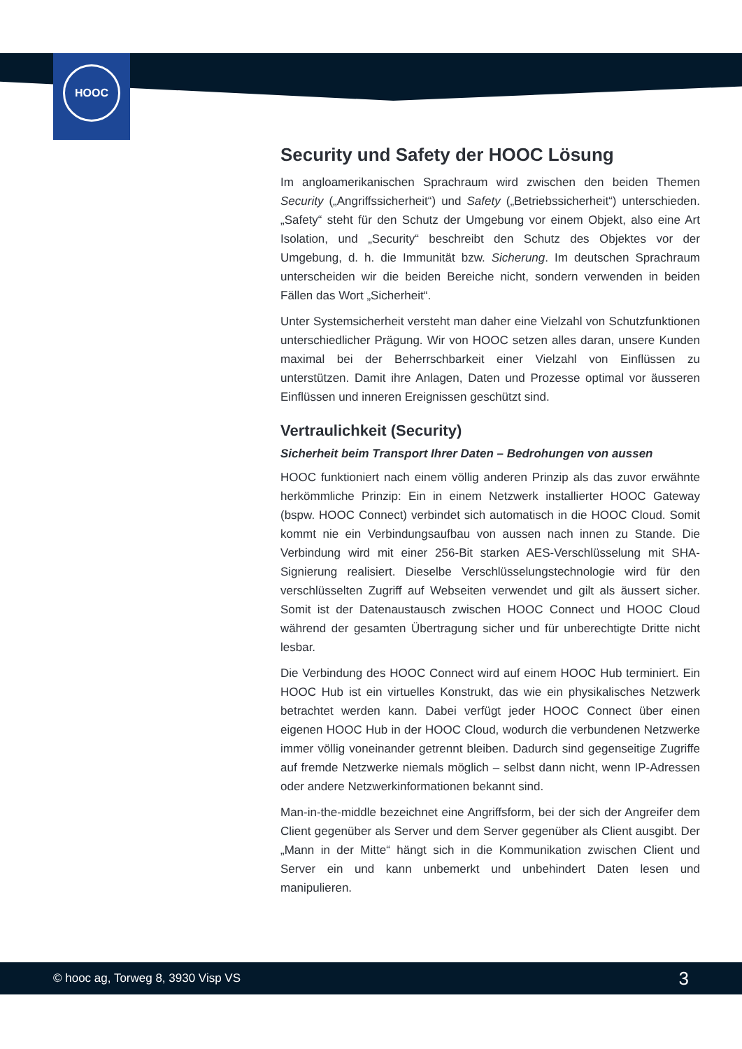HOOC
Security und Safety der HOOC Lösung
Im angloamerikanischen Sprachraum wird zwischen den beiden Themen Security („Angriffssicherheit“) und Safety („Betriebssicherheit“) unterschieden. „Safety“ steht für den Schutz der Umgebung vor einem Objekt, also eine Art Isolation, und „Security“ beschreibt den Schutz des Objektes vor der Umgebung, d. h. die Immunität bzw. Sicherung. Im deutschen Sprachraum unterscheiden wir die beiden Bereiche nicht, sondern verwenden in beiden Fällen das Wort „Sicherheit“.
Unter Systemsicherheit versteht man daher eine Vielzahl von Schutzfunktionen unterschiedlicher Prägung. Wir von HOOC setzen alles daran, unsere Kunden maximal bei der Beherrschbarkeit einer Vielzahl von Einflüssen zu unterstützen. Damit ihre Anlagen, Daten und Prozesse optimal vor äusseren Einflüssen und inneren Ereignissen geschützt sind.
Vertraulichkeit (Security)
Sicherheit beim Transport Ihrer Daten – Bedrohungen von aussen
HOOC funktioniert nach einem völlig anderen Prinzip als das zuvor erwähnte herkömmliche Prinzip: Ein in einem Netzwerk installierter HOOC Gateway (bspw. HOOC Connect) verbindet sich automatisch in die HOOC Cloud. Somit kommt nie ein Verbindungsaufbau von aussen nach innen zu Stande. Die Verbindung wird mit einer 256-Bit starken AES-Verschlüsselung mit SHA-Signierung realisiert. Dieselbe Verschlüs­selungstechnologie wird für den verschlüsselten Zugriff auf Webseiten verwendet und gilt als äussert sicher. Somit ist der Datenaustausch zwischen HOOC Connect und HOOC Cloud während der gesamten Übertragung sicher und für unberechtigte Dritte nicht lesbar.
Die Verbindung des HOOC Connect wird auf einem HOOC Hub terminiert. Ein HOOC Hub ist ein virtuelles Konstrukt, das wie ein physikalisches Netzwerk betrachtet werden kann. Dabei verfügt jeder HOOC Connect über einen eigenen HOOC Hub in der HOOC Cloud, wodurch die verbundenen Netzwerke immer völlig voneinander getrennt bleiben. Dadurch sind gegenseitige Zugriffe auf fremde Netzwerke niemals möglich – selbst dann nicht, wenn IP-Adressen oder andere Netzwerk­informationen bekannt sind.
Man-in-the-middle bezeichnet eine Angriffsform, bei der sich der Angreifer dem Client gegenüber als Server und dem Server gegenüber als Client ausgibt. Der „Mann in der Mitte“ hängt sich in die Kommunikation zwischen Client und Server ein und kann unbemerkt und unbehindert Daten lesen und manipulieren.
© hooc ag, Torweg 8, 3930 Visp VS 3